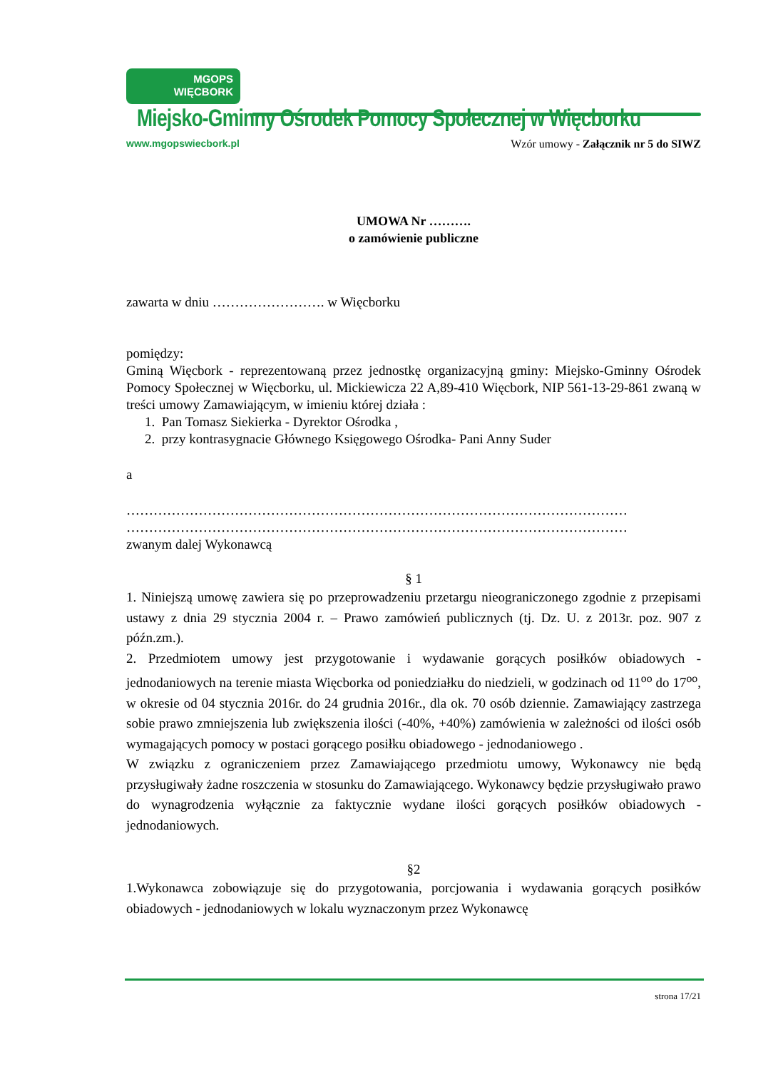MGOPS
WIĘCBORK
Miejsko-Gminny Ośrodek Pomocy Społecznej w Więcborku
www.mgopswiecbork.pl
Wzór umowy - Załącznik nr 5 do SIWZ
UMOWA Nr ……….
o zamówienie publiczne
zawarta w dniu ……………………. w Więcborku
pomiędzy:
Gminą Więcbork - reprezentowaną przez jednostkę organizacyjną gminy: Miejsko-Gminny Ośrodek Pomocy Społecznej w Więcborku, ul. Mickiewicza 22 A,89-410 Więcbork, NIP 561-13-29-861 zwaną w treści umowy Zamawiającym, w imieniu której działa :
1. Pan Tomasz Siekierka - Dyrektor Ośrodka ,
2. przy kontrasygnacie Głównego Księgowego Ośrodka- Pani Anny Suder
a
…………………………………………………………………………………………………
…………………………………………………………………………………………………
zwanym dalej Wykonawcą
§ 1
1. Niniejszą umowę zawiera się po przeprowadzeniu przetargu nieograniczonego zgodnie z przepisami ustawy z dnia 29 stycznia 2004 r. – Prawo zamówień publicznych (tj. Dz. U. z 2013r. poz. 907 z późn.zm.).
2. Przedmiotem umowy jest przygotowanie i wydawanie gorących posiłków obiadowych - jednodaniowych na terenie miasta Więcborka od poniedziałku do niedzieli, w godzinach od 11<sup>oo</sup> do 17<sup>oo</sup>, w okresie od 04 stycznia 2016r. do 24 grudnia 2016r., dla ok. 70 osób dziennie. Zamawiający zastrzega sobie prawo zmniejszenia lub zwiększenia ilości (-40%, +40%) zamówienia w zależności od ilości osób wymagających pomocy w postaci gorącego posiłku obiadowego - jednodaniowego .
W związku z ograniczeniem przez Zamawiającego przedmiotu umowy, Wykonawcy nie będą przysługiwały żadne roszczenia w stosunku do Zamawiającego. Wykonawcy będzie przysługiwało prawo do wynagrodzenia wyłącznie za faktycznie wydane ilości gorących posiłków obiadowych - jednodaniowych.
§2
1.Wykonawca zobowiązuje się do przygotowania, porcjowania i wydawania gorących posiłków obiadowych - jednodaniowych w lokalu wyznaczonym przez Wykonawcę
strona 17/21